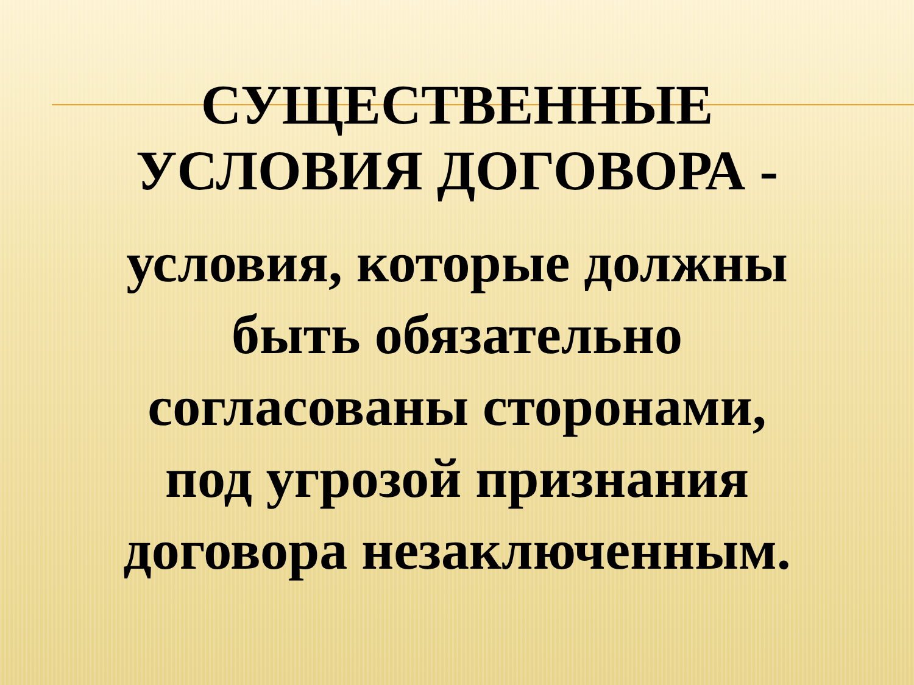СУЩЕСТВЕННЫЕ
УСЛОВИЯ ДОГОВОРА -
условия, которые должны
быть обязательно
согласованы сторонами,
под угрозой признания
договора незаключенным.